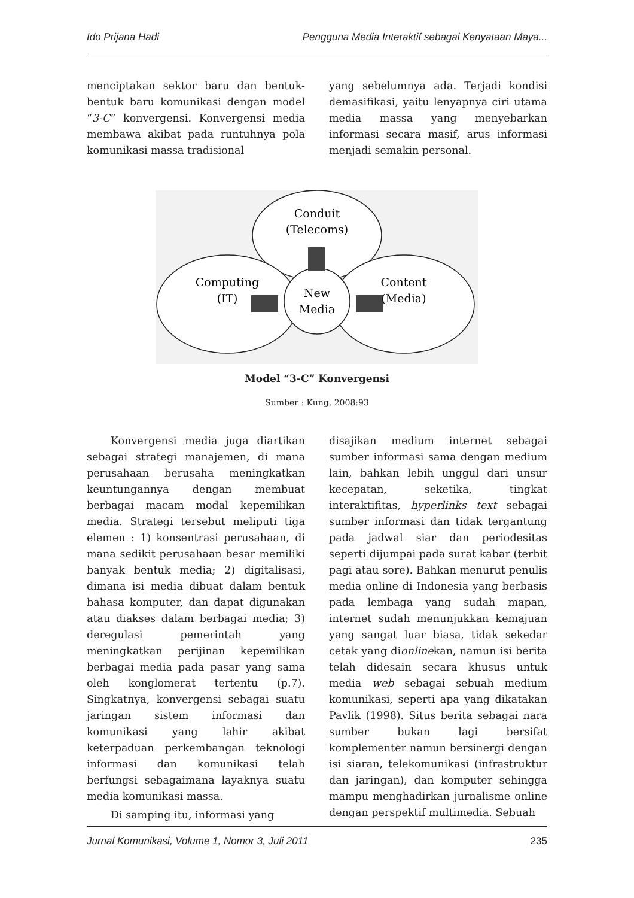Ido Prijana Hadi Pengguna Media Interaktif sebagai Kenyataan Maya...
menciptakan sektor baru dan bentuk-bentuk baru komunikasi dengan model “3-C” konvergensi. Konvergensi media membawa akibat pada runtuhnya pola komunikasi massa tradisional
yang sebelumnya ada. Terjadi kondisi demasifikasi, yaitu lenyapnya ciri utama media massa yang menyebarkan informasi secara masif, arus informasi menjadi semakin personal.
Conduit
(Telecoms)
Computing
(IT)
New
Media
Content
(Media)
Model “3-C” Konvergensi
Sumber : Kung, 2008:93
Konvergensi media juga diartikan sebagai strategi manajemen, di mana perusahaan berusaha meningkatkan keuntungannya dengan membuat berbagai macam modal kepemilikan media. Strategi tersebut meliputi tiga elemen : 1) konsentrasi perusahaan, di mana sedikit perusahaan besar memiliki banyak bentuk media; 2) digitalisasi, dimana isi media dibuat dalam bentuk bahasa komputer, dan dapat digunakan atau diakses dalam berbagai media; 3) deregulasi pemerintah yang meningkatkan perijinan kepemilikan berbagai media pada pasar yang sama oleh konglomerat tertentu (p.7). Singkatnya, konvergensi sebagai suatu jaringan sistem informasi dan komunikasi yang lahir akibat keterpaduan perkembangan teknologi informasi dan komunikasi telah berfungsi sebagaimana layaknya suatu media komunikasi massa.
Di samping itu, informasi yang
disajikan medium internet sebagai sumber informasi sama dengan medium lain, bahkan lebih unggul dari unsur kecepatan, seketika, tingkat interaktifitas, hyperlinks text sebagai sumber informasi dan tidak tergantung pada jadwal siar dan periodesitas seperti dijumpai pada surat kabar (terbit pagi atau sore). Bahkan menurut penulis media online di Indonesia yang berbasis pada lembaga yang sudah mapan, internet sudah menunjukkan kemajuan yang sangat luar biasa, tidak sekedar cetak yang dionlinekan, namun isi berita telah didesain secara khusus untuk media web sebagai sebuah medium komunikasi, seperti apa yang dikatakan Pavlik (1998). Situs berita sebagai nara sumber bukan lagi bersifat komplementer namun bersinergi dengan isi siaran, telekomunikasi (infrastruktur dan jaringan), dan komputer sehingga mampu menghadirkan jurnalisme online dengan perspektif multimedia. Sebuah
Jurnal Komunikasi, Volume 1, Nomor 3, Juli 2011 235